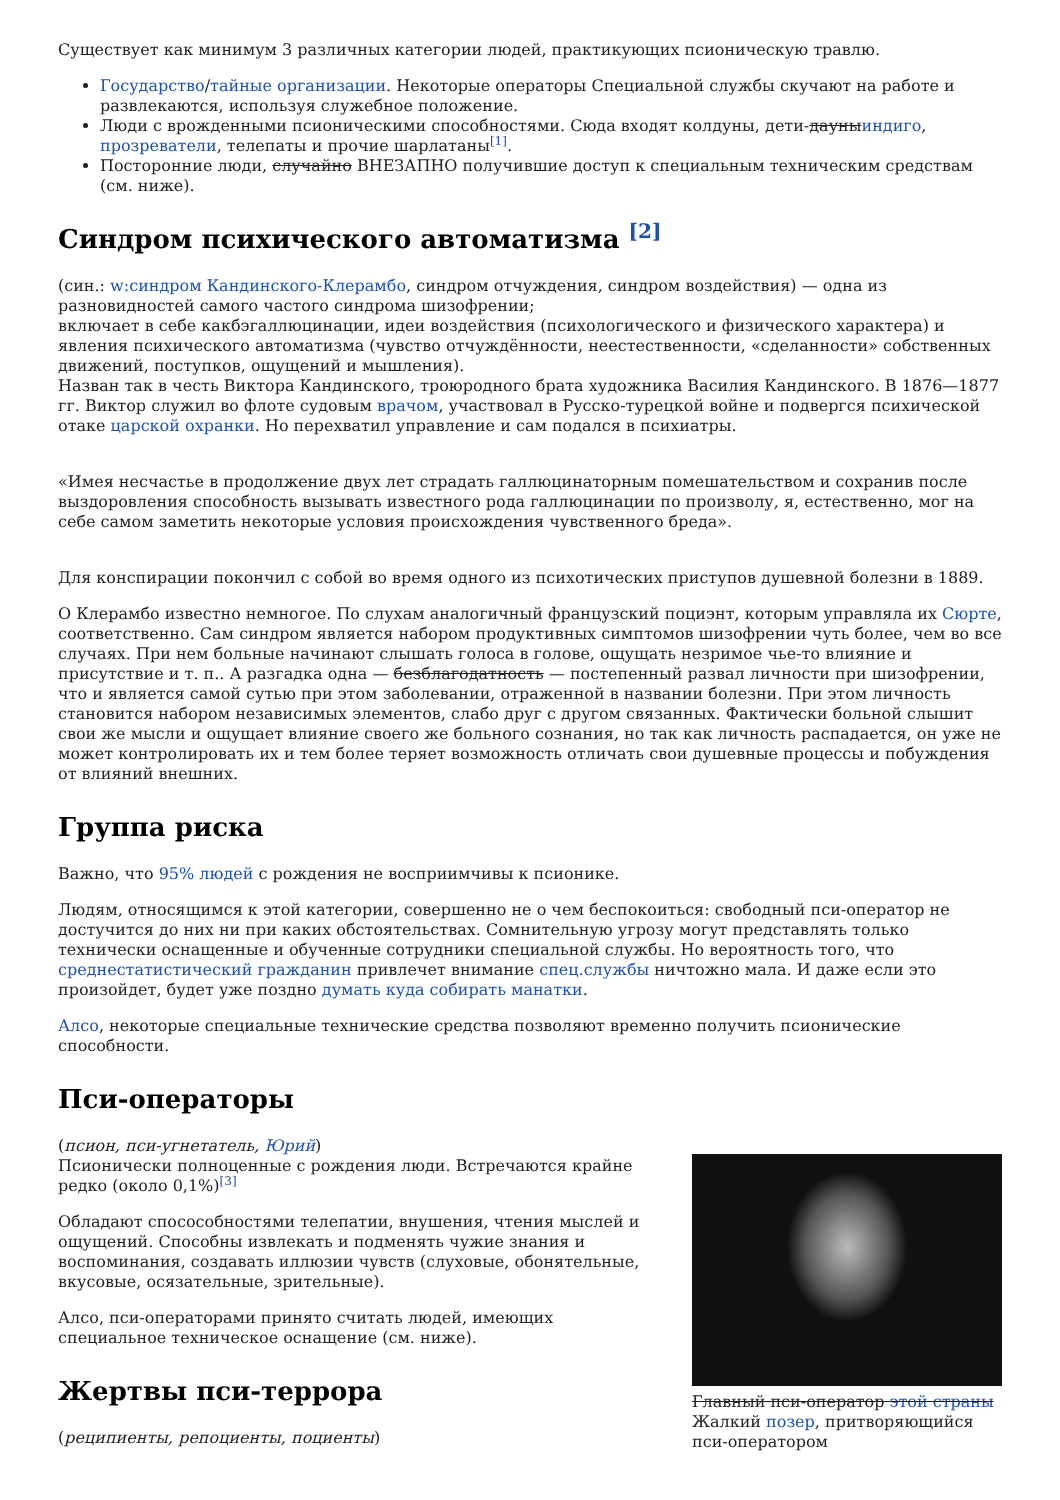Существует как минимум 3 различных категории людей, практикующих псионическую травлю.
Государство/тайные организации. Некоторые операторы Специальной службы скучают на работе и развлекаются, используя служебное положение.
Люди с врожденными псионическими способностями. Сюда входят колдуны, дети-дауныиндиго, прозреватели, телепаты и прочие шарлатаны<sup>[1]</sup>.
Посторонние люди, случайно ВНЕЗАПНО получившие доступ к специальным техническим средствам (см. ниже).
Синдром психического автоматизма <sup>[2]</sup>
(син.: w:синдром Кандинского-Клерамбо, синдром отчуждения, синдром воздействия) — одна из разновидностей самого частого синдрома шизофрении;
включает в себе какбэгаллюцинации, идеи воздействия (психологического и физического характера) и явления психического автоматизма (чувство отчуждённости, неестественности, «сделанности» собственных движений, поступков, ощущений и мышления).
Назван так в честь Виктора Кандинского, троюродного брата художника Василия Кандинского. В 1876—1877 гг. Виктор служил во флоте судовым врачом, участвовал в Русско-турецкой войне и подвергся психической отаке царской охранки. Но перехватил управление и сам подался в психиатры.
«Имея несчастье в продолжение двух лет страдать галлюцинаторным помешательством и сохранив после выздоровления способность вызывать известного рода галлюцинации по произволу, я, естественно, мог на себе самом заметить некоторые условия происхождения чувственного бреда».
Для конспирации покончил с собой во время одного из психотических приступов душевной болезни в 1889.
О Клерамбо известно немногое. По слухам аналогичный французский поциэнт, которым управляла их Сюрте, соответственно. Сам синдром является набором продуктивных симптомов шизофрении чуть более, чем во все случаях. При нем больные начинают слышать голоса в голове, ощущать незримое чье-то влияние и присутствие и т. п.. А разгадка одна — безблагодатность — постепенный развал личности при шизофрении, что и является самой сутью при этом заболевании, отраженной в названии болезни. При этом личность становится набором независимых элементов, слабо друг с другом связанных. Фактически больной слышит свои же мысли и ощущает влияние своего же больного сознания, но так как личность распадается, он уже не может контролировать их и тем более теряет возможность отличать свои душевные процессы и побуждения от влияний внешних.
Группа риска
Важно, что 95% людей с рождения не восприимчивы к псионике.
Людям, относящимся к этой категории, совершенно не о чем беспокоиться: свободный пси-оператор не достучится до них ни при каких обстоятельствах. Сомнительную угрозу могут представлять только технически оснащенные и обученные сотрудники специальной службы. Но вероятность того, что среднестатистический гражданин привлечет внимание спец.службы ничтожно мала. И даже если это произойдет, будет уже поздно думать куда собирать манатки.
Алсо, некоторые специальные технические средства позволяют временно получить псионические способности.
Пси-операторы
Главный пси-оператор этой страны Жалкий позер, притворяющийся пси-оператором
(псион, пси-угнетатель, Юрий)
Псионически полноценные с рождения люди. Встречаются крайне редко (около 0,1%)<sup>[3]</sup>
Обладают спосособностями телепатии, внушения, чтения мыслей и ощущений. Способны извлекать и подменять чужие знания и воспоминания, создавать иллюзии чувств (слуховые, обонятельные, вкусовые, осязательные, зрительные).
Алсо, пси-операторами принято считать людей, имеющих специальное техническое оснащение (см. ниже).
Жертвы пси-террора
(реципиенты, репоциенты, поциенты)